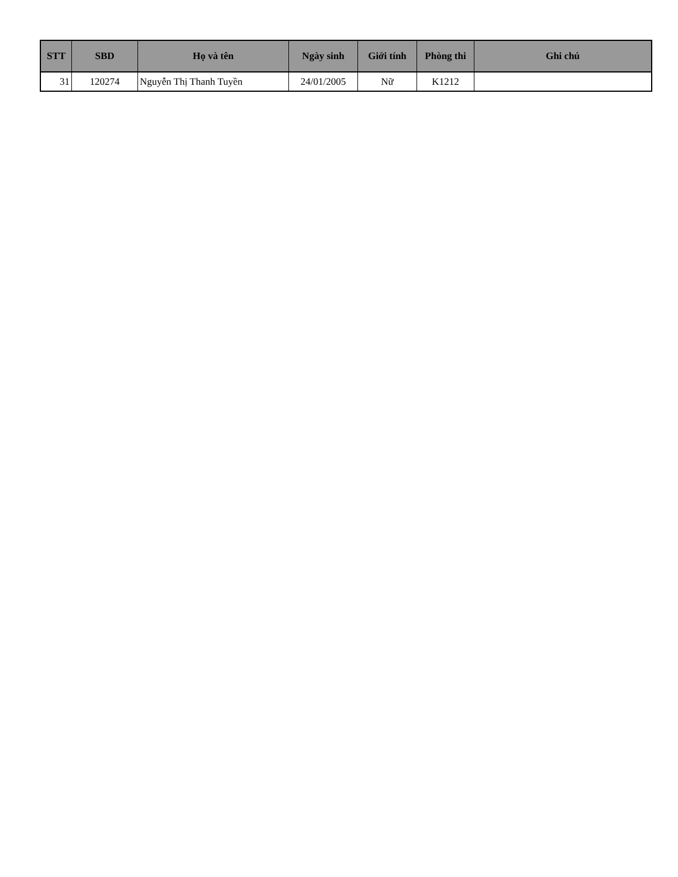| STT | SBD | Họ và tên | Ngày sinh | Giới tính | Phòng thi | Ghi chú |
| --- | --- | --- | --- | --- | --- | --- |
| 31 | 120274 | Nguyễn Thị Thanh Tuyền | 24/01/2005 | Nữ | K1212 | |